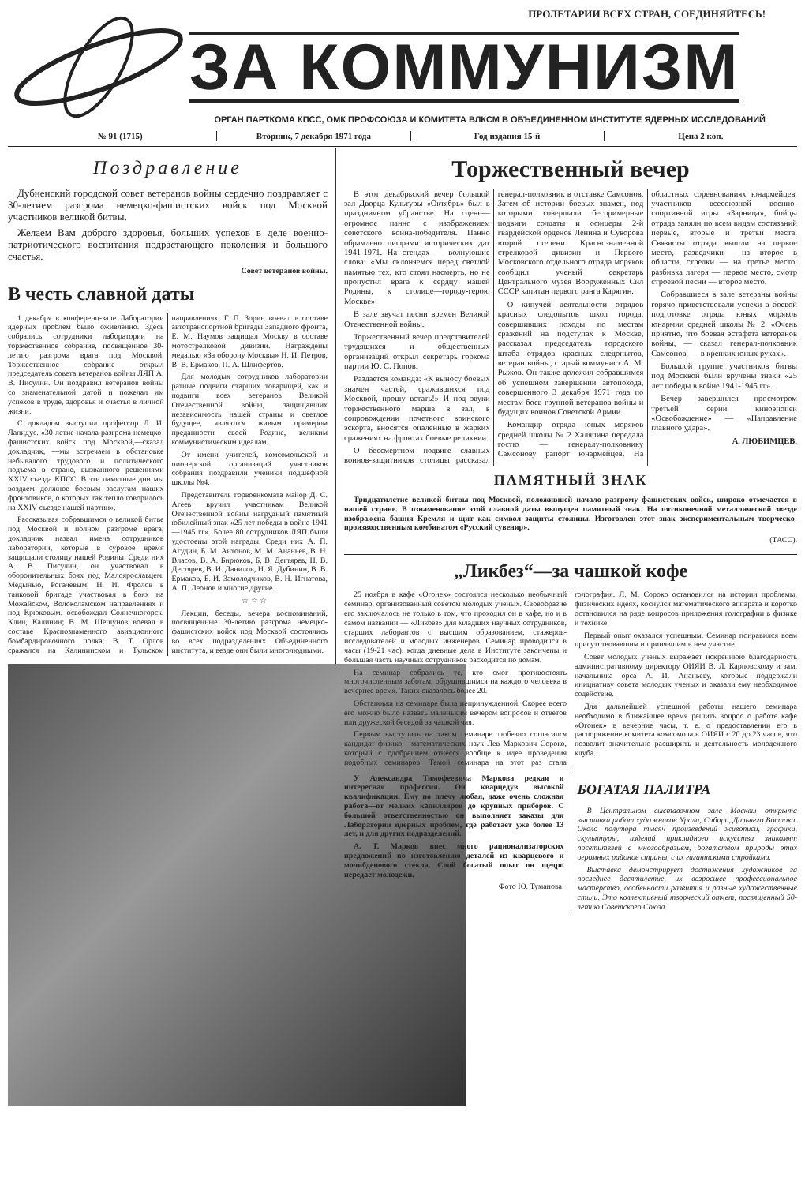ПРОЛЕТАРИИ ВСЕХ СТРАН, СОЕДИНЯЙТЕСЬ!
ЗА КОММУНИЗМ
ОРГАН ПАРТКОМА КПСС, ОМК ПРОФСОЮЗА И КОМИТЕТА ВЛКСМ В ОБЪЕДИНЕННОМ ИНСТИТУТЕ ЯДЕРНЫХ ИССЛЕДОВАНИЙ
№ 91 (1715) Вторник, 7 декабря 1971 года Год издания 15-й Цена 2 коп.
Поздравление
Дубненский городской совет ветеранов войны сердечно поздравляет с 30-летием разгрома немецко-фашистских войск под Москвой участников великой битвы.
Желаем Вам доброго здоровья, больших успехов в деле военно-патриотического воспитания подрастающего поколения и большого счастья.
Совет ветеранов войны.
В честь славной даты
1 декабря в конференц-зале Лаборатории ядерных проблем было оживленно. Здесь собрались сотрудники лаборатории на торжественное собрание, посвященное 30-летию разгрома врага под Москвой. Торжественное собрание открыл председатель совета ветеранов войны ЛЯП А. В. Писулин. Он поздравил ветеранов войны со знаменательной датой и пожелал им успехов в труде, здоровья и счастья в личной жизни.
С докладом выступил профессор Л. И. Лапидус. «30-летие начала разгрома немецко-фашистских войск под Москвой,—сказал докладчик, —мы встречаем в обстановке небывалого трудового и политического подъема в стране, вызванного решениями XXIV съезда КПСС. В эти памятные дни мы воздаем должное боевым заслугам наших фронтовиков, о которых так тепло говорилось на XXIV съезде нашей партии».
Рассказывая собравшимся о великой битве под Москвой и полном разгроме врага, докладчик назвал имена сотрудников лаборатории, которые в суровое время защищали столицу нашей Родины. Среди них А. В. Писулин, он участвовал в оборонительных боях под Малоярославцем, Медынью, Рогачевым; Н. И. Фролов в танковой бригаде участвовал в боях на Можайском, Волоколамском направлениях и под Крюковым, освобождал Солнечногорск, Клин, Калинин; В. М. Шешунов воевал в составе Краснознаменного авиационного бомбардировочного полка; В. Т. Орлов сражался на Калининском и Тульском направлениях; Г. П. Зорин воевал в составе автотранспортной бригады Западного фронта, Е. М. Наумов защищал Москву в составе мотострелковой дивизии. Награждены медалью «За оборону Москвы» Н. И. Петров, В. В. Ермаков, П. А. Шлифертов.
Для молодых сотрудников лаборатории ратные подвиги старших товарищей, как и подвиги всех ветеранов Великой Отечественной войны, защищавших независимость нашей страны и светлое будущее, являются живым примером преданности своей Родине, великим коммунистическим идеалам.
От имени учителей, комсомольской и пионерской организаций участников собрания поздравили ученики подшефной школы №4.
Представитель горвоенкомата майор Д. С. Агеев вручил участникам Великой Отечественной войны нагрудный памятный юбилейный знак «25 лет победы в войне 1941—1945 гг». Более 80 сотрудников ЛЯП были удостоены этой награды. Среди них А. П. Агудин, Б. М. Антонов, М. М. Ананьев, В. Н. Власов, В. А. Бирюков, Б. В. Дегтярев, Н. В. Дегтярев, В. И. Данилов, Н. Я. Дубинин, В. В. Ермаков, Б. И. Замолодчиков, В. Н. Игнатова, А. П. Леонов и многие другие.
☆ ☆ ☆
Лекции, беседы, вечера воспоминаний, посвященные 30-летию разгрома немецко-фашистских войск под Москвой состоялись во всех подразделениях Объединенного института, и везде они были многолюдными.
Торжественный вечер
В этот декабрьский вечер большой зал Дворца Культуры «Октябрь» был в праздничном убранстве. На сцене—огромное панно с изображением советского воина-победителя. Панно обрамлено цифрами исторических дат 1941-1971. На стендах — волнующие слова: «Мы склоняемся перед светлой памятью тех, кто стоял насмерть, но не пропустил врага к сердцу нашей Родины, к столице—городу-герою Москве».
В зале звучат песни времен Великой Отечественной войны.
Торжественный вечер представителей трудящихся и общественных организаций открыл секретарь горкома партии Ю. С. Попов.
Раздается команда: «К выносу боевых знамен частей, сражавшихся под Москвой, прошу встать!» И под звуки торжественного марша в зал, в сопровождении почетного воинского эскорта, вносятся опаленные в жарких сражениях на фронтах боевые реликвии.
О бессмертном подвиге славных воинов-защитников столицы рассказал генерал-полковник в отставке Самсонов. Затем об истории боевых знамен, под которыми совершали беспримерные подвиги солдаты и офицеры 2-й гвардейской орденов Ленина и Суворова второй степени Краснознаменной стрелковой дивизии и Первого Московского отдельного отряда моряков сообщил ученый секретарь Центрального музея Вооруженных Сил СССР капитан первого ранга Карягин.
О кипучей деятельности отрядов красных следопытов школ города, совершивших походы по местам сражений на подступах к Москве, рассказал председатель городского штаба отрядов красных следопытов, ветеран войны, старый коммунист А. М. Рыжов. Он также доложил собравшимся об успешном завершении автопохода, совершенного 3 декабря 1971 года по местам боев группой ветеранов войны и будущих воинов Советской Армии.
Командир отряда юных моряков средней школы № 2 Халяпина передала гостю — генералу-полковнику Самсонову рапорт юнармейцев. На областных соревнованиях юнармейцев, участников всесоюзной военно-спортивной игры «Зарница», бойцы отряда заняли по всем видам состязаний первые, вторые и третьи места. Связисты отряда вышли на первое место, разведчики —на второе в области, стрелки — на третье место, разбивка лагеря — первое место, смотр строевой песни — второе место.
Собравшиеся в зале ветераны войны горячо приветствовали успехи в боевой подготовке отряда юных моряков юнармии средней школы № 2. «Очень приятно, что боевая эстафета ветеранов войны, — сказал генерал-полковник Самсонов, — в крепких юных руках».
Большой группе участников битвы под Москвой были вручены знаки «25 лет победы в войне 1941-1945 гг».
Вечер завершился просмотром третьей серии киноэпопеи «Освобождение» — «Направление главного удара».
А. ЛЮБИМЦЕВ.
ПАМЯТНЫЙ ЗНАК
Тридцатилетие великой битвы под Москвой, положившей начало разгрому фашистских войск, широко отмечается в нашей стране. В ознаменование этой славной даты выпущен памятный знак. На пятиконечной металлической звезде изображена башня Кремля и щит как символ защиты столицы. Изготовлен этот знак экспериментальным творческо-производственным комбинатом «Русский сувенир».
(ТАСС).
„Ликбез“—за чашкой кофе
25 ноября в кафе «Огонек» состоялся несколько необычный семинар, организованный советом молодых ученых. Своеобразие его заключалось не только в том, что проходил он в кафе, но и в самом названии — «Ликбез» для младших научных сотрудников, старших лаборантов с высшим образованием, стажеров-исследователей и молодых инженеров. Семинар проводился в часы (19-21 час), когда дневные дела в Институте закончены и большая часть научных сотрудников расходится по домам.
На семинар собрались те, кто смог противостоять многочисленным заботам, обрушившимся на каждого человека в вечернее время. Таких оказалось более 20.
Обстановка на семинаре была непринужденной. Скорее всего его можно было назвать маленьким вечером вопросов и ответов или дружеской беседой за чашкой чая.
Первым выступить на таком семинаре любезно согласился кандидат физико - математических наук Лев Маркович Сороко, который с одобрением отнесся вообще к идее проведения подобных семинаров. Темой семинара на этот раз стала голография. Л. М. Сороко остановился на истории проблемы, физических идеях, коснулся математического аппарата и коротко остановился на ряде вопросов приложения голографии в физике и технике.
Первый опыт оказался успешным. Семинар понравился всем присутствовавшим и принявшим в нем участие.
Совет молодых ученых выражает искреннюю благодарность административному директору ОИЯИ В. Л. Карповскому и зам. начальника орса А. И. Ананьеву, которые поддержали инициативу совета молодых ученых и оказали ему необходимое содействие.
Для дальнейшей успешной работы нашего семинара необходимо в ближайшее время решить вопрос о работе кафе «Огонек» в вечерние часы, т. е. о предоставлении его в распоряжение комитета комсомола в ОИЯИ с 20 до 23 часов, что позволит значительно расширить и деятельность молодежного клуба.
У Александра Тимофеевича Маркова редкая и интересная профессия. Он кварцедув высокой квалификации. Ему по плечу любая, даже очень сложная работа—от мелких капилляров до крупных приборов. С большой ответственностью он выполняет заказы для Лаборатории ядерных проблем, где работает уже более 13 лет, и для других подразделений.
А. Т. Марков внес много рационализаторских предложений по изготовлению деталей из кварцевого и молибденового стекла. Свой богатый опыт он щедро передает молодежи.
Фото Ю. Туманова.
БОГАТАЯ ПАЛИТРА
В Центральном выставочном зале Москвы открыта выставка работ художников Урала, Сибири, Дальнего Востока. Около полутора тысяч произведений живописи, графики, скульптуры, изделий прикладного искусства знакомят посетителей с многообразием, богатством природы этих огромных районов страны, с их гигантскими стройками.
Выставка демонстрирует достижения художников за последнее десятилетие, их возросшее профессиональное мастерство, особенности развития и разные художественные стили. Это коллективный творческий отчет, посвященный 50-летию Советского Союза.